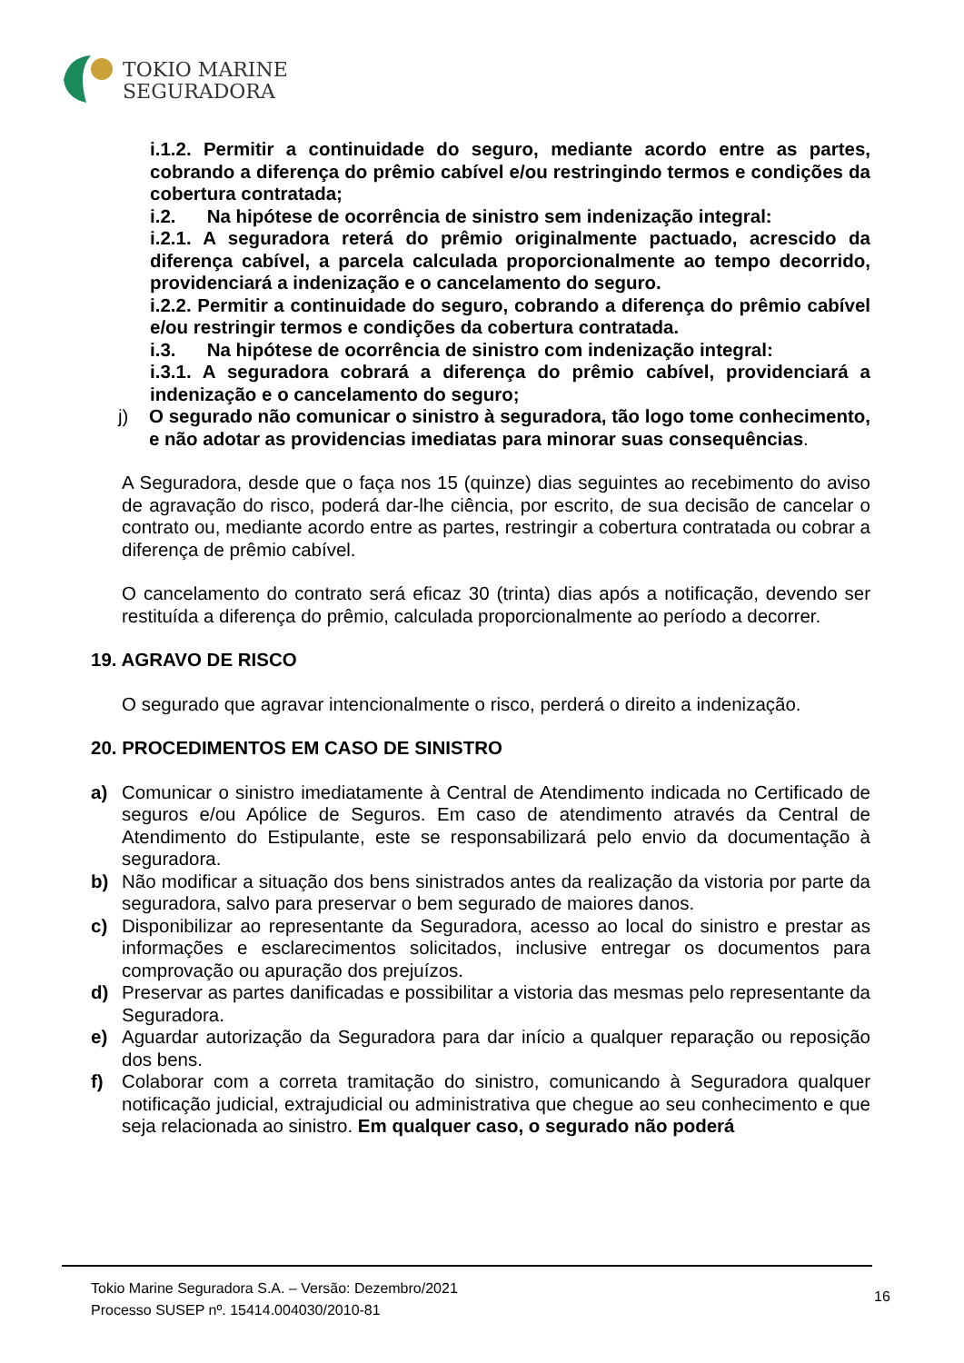TOKIO MARINE
SEGURADORA
i.1.2. Permitir a continuidade do seguro, mediante acordo entre as partes, cobrando a diferença do prêmio cabível e/ou restringindo termos e condições da cobertura contratada;
i.2. Na hipótese de ocorrência de sinistro sem indenização integral:
i.2.1. A seguradora reterá do prêmio originalmente pactuado, acrescido da diferença cabível, a parcela calculada proporcionalmente ao tempo decorrido, providenciará a indenização e o cancelamento do seguro.
i.2.2. Permitir a continuidade do seguro, cobrando a diferença do prêmio cabível e/ou restringir termos e condições da cobertura contratada.
i.3. Na hipótese de ocorrência de sinistro com indenização integral:
i.3.1. A seguradora cobrará a diferença do prêmio cabível, providenciará a indenização e o cancelamento do seguro;
j) O segurado não comunicar o sinistro à seguradora, tão logo tome conhecimento, e não adotar as providencias imediatas para minorar suas consequências.
A Seguradora, desde que o faça nos 15 (quinze) dias seguintes ao recebimento do aviso de agravação do risco, poderá dar-lhe ciência, por escrito, de sua decisão de cancelar o contrato ou, mediante acordo entre as partes, restringir a cobertura contratada ou cobrar a diferença de prêmio cabível.
O cancelamento do contrato será eficaz 30 (trinta) dias após a notificação, devendo ser restituída a diferença do prêmio, calculada proporcionalmente ao período a decorrer.
19. AGRAVO DE RISCO
O segurado que agravar intencionalmente o risco, perderá o direito a indenização.
20. PROCEDIMENTOS EM CASO DE SINISTRO
a) Comunicar o sinistro imediatamente à Central de Atendimento indicada no Certificado de seguros e/ou Apólice de Seguros. Em caso de atendimento através da Central de Atendimento do Estipulante, este se responsabilizará pelo envio da documentação à seguradora.
b) Não modificar a situação dos bens sinistrados antes da realização da vistoria por parte da seguradora, salvo para preservar o bem segurado de maiores danos.
c) Disponibilizar ao representante da Seguradora, acesso ao local do sinistro e prestar as informações e esclarecimentos solicitados, inclusive entregar os documentos para comprovação ou apuração dos prejuízos.
d) Preservar as partes danificadas e possibilitar a vistoria das mesmas pelo representante da Seguradora.
e) Aguardar autorização da Seguradora para dar início a qualquer reparação ou reposição dos bens.
f) Colaborar com a correta tramitação do sinistro, comunicando à Seguradora qualquer notificação judicial, extrajudicial ou administrativa que chegue ao seu conhecimento e que seja relacionada ao sinistro. Em qualquer caso, o segurado não poderá
Tokio Marine Seguradora S.A. – Versão: Dezembro/2021
Processo SUSEP nº. 15414.004030/2010-81
16